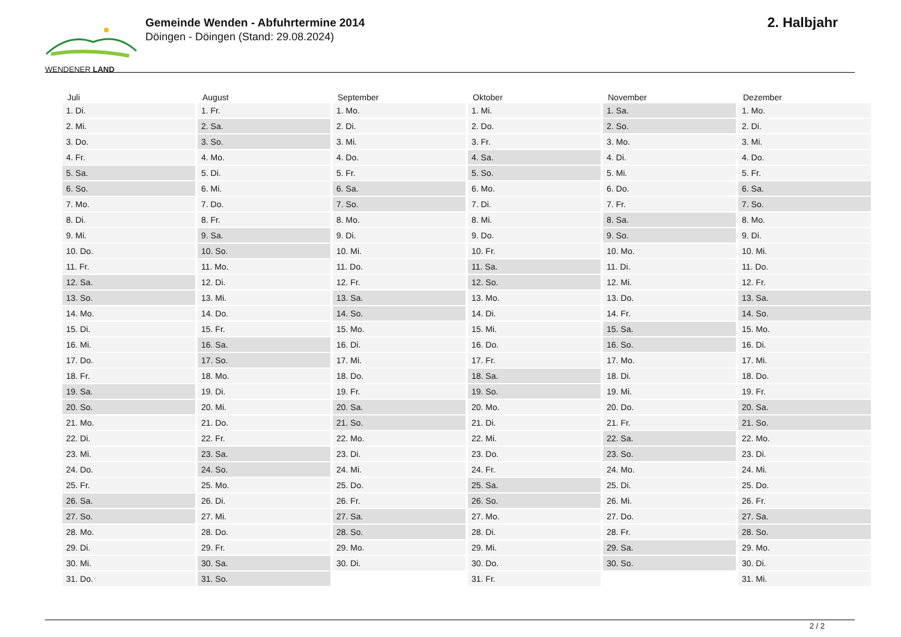WENDENER LAND
Gemeinde Wenden - Abfuhrtermine 2014
Döingen - Döingen (Stand: 29.08.2024)
2. Halbjahr
| Juli | August | September | Oktober | November | Dezember |
| --- | --- | --- | --- | --- | --- |
| 1. Di. | 1. Fr. | 1. Mo. | 1. Mi. | 1. Sa. | 1. Mo. |
| 2. Mi. | 2. Sa. | 2. Di. | 2. Do. | 2. So. | 2. Di. |
| 3. Do. | 3. So. | 3. Mi. | 3. Fr. | 3. Mo. | 3. Mi. |
| 4. Fr. | 4. Mo. | 4. Do. | 4. Sa. | 4. Di. | 4. Do. |
| 5. Sa. | 5. Di. | 5. Fr. | 5. So. | 5. Mi. | 5. Fr. |
| 6. So. | 6. Mi. | 6. Sa. | 6. Mo. | 6. Do. | 6. Sa. |
| 7. Mo. | 7. Do. | 7. So. | 7. Di. | 7. Fr. | 7. So. |
| 8. Di. | 8. Fr. | 8. Mo. | 8. Mi. | 8. Sa. | 8. Mo. |
| 9. Mi. | 9. Sa. | 9. Di. | 9. Do. | 9. So. | 9. Di. |
| 10. Do. | 10. So. | 10. Mi. | 10. Fr. | 10. Mo. | 10. Mi. |
| 11. Fr. | 11. Mo. | 11. Do. | 11. Sa. | 11. Di. | 11. Do. |
| 12. Sa. | 12. Di. | 12. Fr. | 12. So. | 12. Mi. | 12. Fr. |
| 13. So. | 13. Mi. | 13. Sa. | 13. Mo. | 13. Do. | 13. Sa. |
| 14. Mo. | 14. Do. | 14. So. | 14. Di. | 14. Fr. | 14. So. |
| 15. Di. | 15. Fr. | 15. Mo. | 15. Mi. | 15. Sa. | 15. Mo. |
| 16. Mi. | 16. Sa. | 16. Di. | 16. Do. | 16. So. | 16. Di. |
| 17. Do. | 17. So. | 17. Mi. | 17. Fr. | 17. Mo. | 17. Mi. |
| 18. Fr. | 18. Mo. | 18. Do. | 18. Sa. | 18. Di. | 18. Do. |
| 19. Sa. | 19. Di. | 19. Fr. | 19. So. | 19. Mi. | 19. Fr. |
| 20. So. | 20. Mi. | 20. Sa. | 20. Mo. | 20. Do. | 20. Sa. |
| 21. Mo. | 21. Do. | 21. So. | 21. Di. | 21. Fr. | 21. So. |
| 22. Di. | 22. Fr. | 22. Mo. | 22. Mi. | 22. Sa. | 22. Mo. |
| 23. Mi. | 23. Sa. | 23. Di. | 23. Do. | 23. So. | 23. Di. |
| 24. Do. | 24. So. | 24. Mi. | 24. Fr. | 24. Mo. | 24. Mi. |
| 25. Fr. | 25. Mo. | 25. Do. | 25. Sa. | 25. Di. | 25. Do. |
| 26. Sa. | 26. Di. | 26. Fr. | 26. So. | 26. Mi. | 26. Fr. |
| 27. So. | 27. Mi. | 27. Sa. | 27. Mo. | 27. Do. | 27. Sa. |
| 28. Mo. | 28. Do. | 28. So. | 28. Di. | 28. Fr. | 28. So. |
| 29. Di. | 29. Fr. | 29. Mo. | 29. Mi. | 29. Sa. | 29. Mo. |
| 30. Mi. | 30. Sa. | 30. Di. | 30. Do. | 30. So. | 30. Di. |
| 31. Do. | 31. So. | | 31. Fr. | | 31. Mi. |
2 / 2